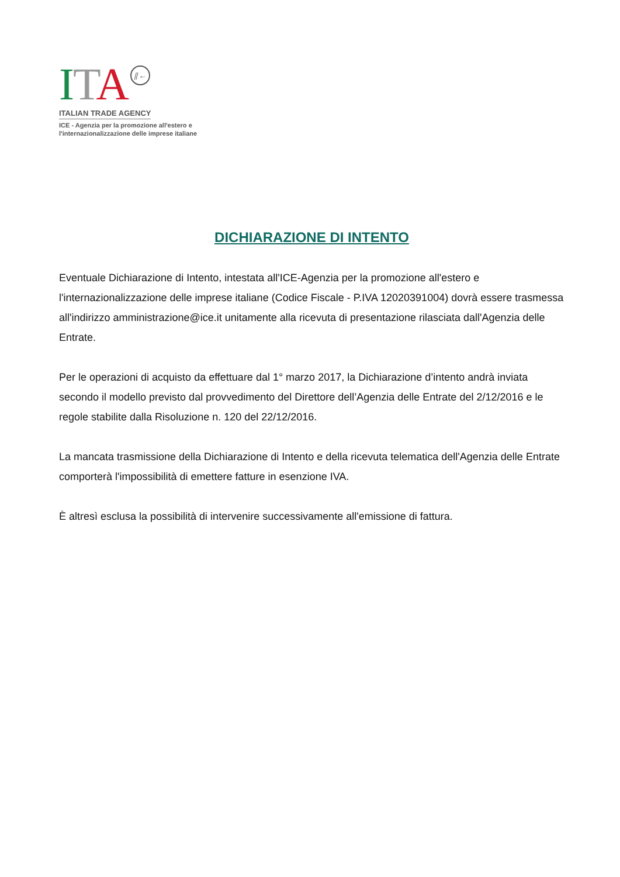ITA ⫽←
ITALIAN TRADE AGENCY
ICE - Agenzia per la promozione all'estero e
l'internazionalizzazione delle imprese italiane
DICHIARAZIONE DI INTENTO
Eventuale Dichiarazione di Intento, intestata all'ICE-Agenzia per la promozione all'estero e l'internazionalizzazione delle imprese italiane (Codice Fiscale - P.IVA 12020391004) dovrà essere trasmessa all'indirizzo amministrazione@ice.it unitamente alla ricevuta di presentazione rilasciata dall'Agenzia delle Entrate.
Per le operazioni di acquisto da effettuare dal 1° marzo 2017, la Dichiarazione d’intento andrà inviata secondo il modello previsto dal provvedimento del Direttore dell’Agenzia delle Entrate del 2/12/2016 e le regole stabilite dalla Risoluzione n. 120 del 22/12/2016.
La mancata trasmissione della Dichiarazione di Intento e della ricevuta telematica dell'Agenzia delle Entrate comporterà l'impossibilità di emettere fatture in esenzione IVA.
È altresì esclusa la possibilità di intervenire successivamente all'emissione di fattura.